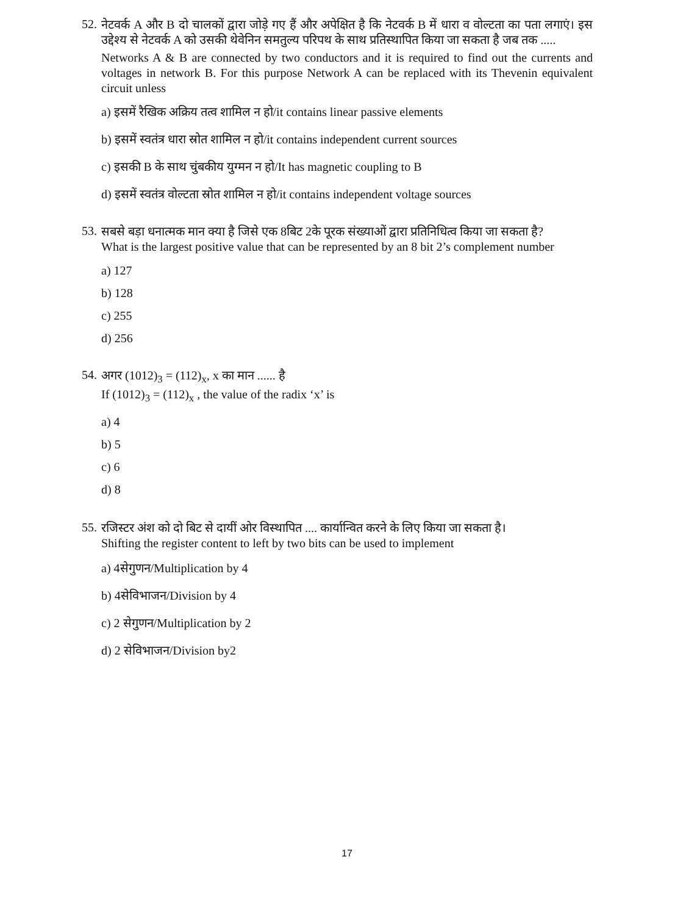52.
नेटवर्क A और B दो चालकों द्वारा जोड़े गए हैं और अपेक्षित है कि नेटवर्क B में धारा व वोल्टता का पता लगाएं। इस उद्देश्य से नेटवर्क A को उसकी थेवेनिन समतुल्य परिपथ के साथ प्रतिस्थापित किया जा सकता है जब तक .....
Networks A & B are connected by two conductors and it is required to find out the currents and voltages in network B. For this purpose Network A can be replaced with its Thevenin equivalent circuit unless
a) इसमें रैखिक अक्रिय तत्व शामिल न हो/it contains linear passive elements
b) इसमें स्वतंत्र धारा स्रोत शामिल न हो/it contains independent current sources
c) इसकी B के साथ चुंबकीय युग्मन न हो/It has magnetic coupling to B
d) इसमें स्वतंत्र वोल्टता स्रोत शामिल न हो/it contains independent voltage sources
53.
सबसे बड़ा धनात्मक मान क्या है जिसे एक 8बिट 2के पूरक संख्याओं द्वारा प्रतिनिधित्व किया जा सकता है?
What is the largest positive value that can be represented by an 8 bit 2’s complement number
a) 127
b) 128
c) 255
d) 256
54.
अगर (1012)<sub>3</sub> = (112)<sub>x</sub>, x का मान ...... है
If (1012)<sub>3</sub> = (112)<sub>x</sub> , the value of the radix ‘x’ is
a) 4
b) 5
c) 6
d) 8
55.
रजिस्टर अंश को दो बिट से दायीं ओर विस्थापित .... कार्यान्वित करने के लिए किया जा सकता है।
Shifting the register content to left by two bits can be used to implement
a) 4सेगुणन/Multiplication by 4
b) 4सेविभाजन/Division by 4
c) 2 सेगुणन/Multiplication by 2
d) 2 सेविभाजन/Division by2
17